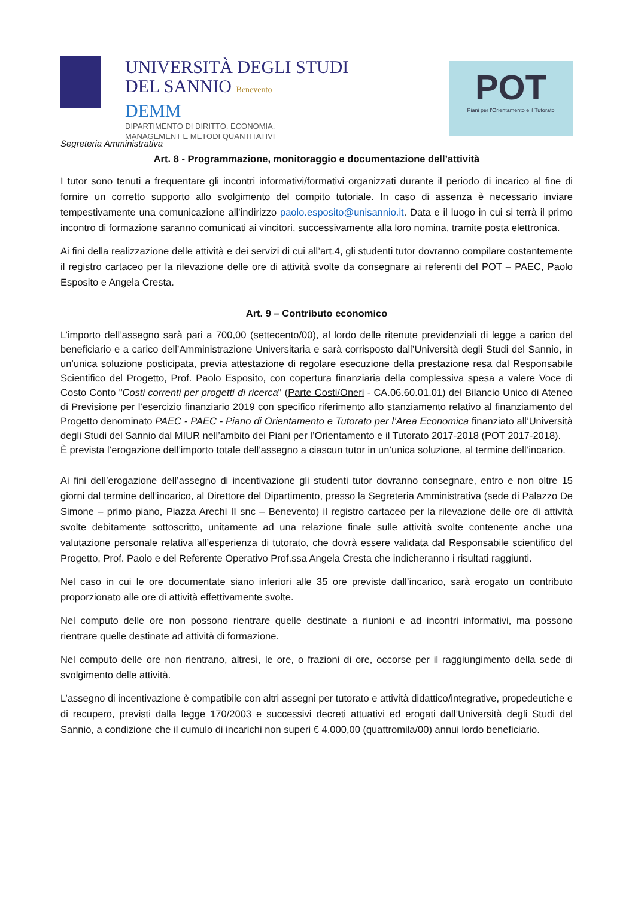UNIVERSITÀ DEGLI STUDI
DEL SANNIO Benevento
DEMM
DIPARTIMENTO DI DIRITTO, ECONOMIA,
MANAGEMENT E METODI QUANTITATIVI
POT
Piani per l'Orientamento e il Tutorato
Segreteria Amministrativa
Art. 8 - Programmazione, monitoraggio e documentazione dell’attività
I tutor sono tenuti a frequentare gli incontri informativi/formativi organizzati durante il periodo di incarico al fine di fornire un corretto supporto allo svolgimento del compito tutoriale. In caso di assenza è necessario inviare tempestivamente una comunicazione all’indirizzo paolo.esposito@unisannio.it. Data e il luogo in cui si terrà il primo incontro di formazione saranno comunicati ai vincitori, successivamente alla loro nomina, tramite posta elettronica.
Ai fini della realizzazione delle attività e dei servizi di cui all’art.4, gli studenti tutor dovranno compilare costantemente il registro cartaceo per la rilevazione delle ore di attività svolte da consegnare ai referenti del POT – PAEC, Paolo Esposito e Angela Cresta.
Art. 9 – Contributo economico
L’importo dell’assegno sarà pari a 700,00 (settecento/00), al lordo delle ritenute previdenziali di legge a carico del beneficiario e a carico dell’Amministrazione Universitaria e sarà corrisposto dall’Università degli Studi del Sannio, in un’unica soluzione posticipata, previa attestazione di regolare esecuzione della prestazione resa dal Responsabile Scientifico del Progetto, Prof. Paolo Esposito, con copertura finanziaria della complessiva spesa a valere Voce di Costo Conto "Costi correnti per progetti di ricerca" (Parte Costi/Oneri - CA.06.60.01.01) del Bilancio Unico di Ateneo di Previsione per l’esercizio finanziario 2019 con specifico riferimento allo stanziamento relativo al finanziamento del Progetto denominato PAEC - PAEC - Piano di Orientamento e Tutorato per l’Area Economica finanziato all’Università degli Studi del Sannio dal MIUR nell’ambito dei Piani per l’Orientamento e il Tutorato 2017-2018 (POT 2017-2018).
È prevista l’erogazione dell’importo totale dell’assegno a ciascun tutor in un’unica soluzione, al termine dell’incarico.
Ai fini dell’erogazione dell’assegno di incentivazione gli studenti tutor dovranno consegnare, entro e non oltre 15 giorni dal termine dell’incarico, al Direttore del Dipartimento, presso la Segreteria Amministrativa (sede di Palazzo De Simone – primo piano, Piazza Arechi II snc – Benevento) il registro cartaceo per la rilevazione delle ore di attività svolte debitamente sottoscritto, unitamente ad una relazione finale sulle attività svolte contenente anche una valutazione personale relativa all’esperienza di tutorato, che dovrà essere validata dal Responsabile scientifico del Progetto, Prof. Paolo e del Referente Operativo Prof.ssa Angela Cresta che indicheranno i risultati raggiunti.
Nel caso in cui le ore documentate siano inferiori alle 35 ore previste dall’incarico, sarà erogato un contributo proporzionato alle ore di attività effettivamente svolte.
Nel computo delle ore non possono rientrare quelle destinate a riunioni e ad incontri informativi, ma possono rientrare quelle destinate ad attività di formazione.
Nel computo delle ore non rientrano, altresì, le ore, o frazioni di ore, occorse per il raggiungimento della sede di svolgimento delle attività.
L’assegno di incentivazione è compatibile con altri assegni per tutorato e attività didattico/integrative, propedeutiche e di recupero, previsti dalla legge 170/2003 e successivi decreti attuativi ed erogati dall’Università degli Studi del Sannio, a condizione che il cumulo di incarichi non superi € 4.000,00 (quattromila/00) annui lordo beneficiario.